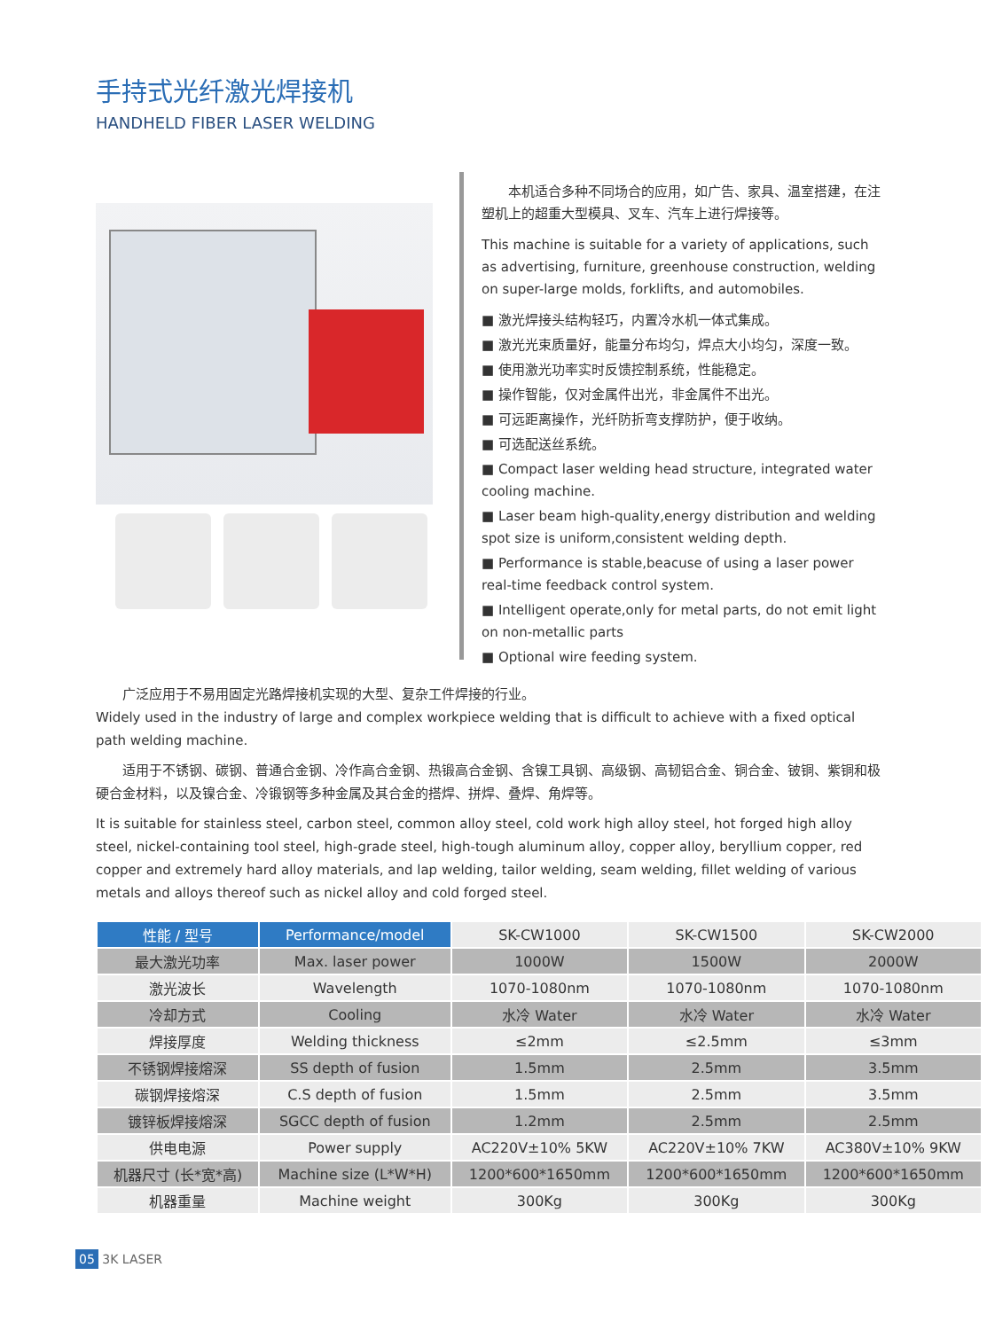手持式光纤激光焊接机
HANDHELD FIBER LASER WELDING
　　本机适合多种不同场合的应用，如广告、家具、温室搭建，在注塑机上的超重大型模具、叉车、汽车上进行焊接等。
This machine is suitable for a variety of applications, such as advertising, furniture, greenhouse construction, welding on super-large molds, forklifts, and automobiles.
■ 激光焊接头结构轻巧，内置冷水机一体式集成。
■ 激光光束质量好，能量分布均匀，焊点大小均匀，深度一致。
■ 使用激光功率实时反馈控制系统，性能稳定。
■ 操作智能，仅对金属件出光，非金属件不出光。
■ 可远距离操作，光纤防折弯支撑防护，便于收纳。
■ 可选配送丝系统。
■ Compact laser welding head structure, integrated water cooling machine.
■ Laser beam high-quality,energy distribution and welding spot size is uniform,consistent welding depth.
■ Performance is stable,beacuse of using a laser power real-time feedback control system.
■ Intelligent operate,only for metal parts, do not emit light on non-metallic parts
■ Optional wire feeding system.
　　广泛应用于不易用固定光路焊接机实现的大型、复杂工件焊接的行业。
Widely used in the industry of large and complex workpiece welding that is difficult to achieve with a fixed optical path welding machine.
　　适用于不锈钢、碳钢、普通合金钢、冷作高合金钢、热锻高合金钢、含镍工具钢、高级钢、高韧铝合金、铜合金、铍铜、紫铜和极硬合金材料，以及镍合金、冷锻钢等多种金属及其合金的搭焊、拼焊、叠焊、角焊等。
It is suitable for stainless steel, carbon steel, common alloy steel, cold work high alloy steel, hot forged high alloy steel, nickel-containing tool steel, high-grade steel, high-tough aluminum alloy, copper alloy, beryllium copper, red copper and extremely hard alloy materials, and lap welding, tailor welding, seam welding, fillet welding of various metals and alloys thereof such as nickel alloy and cold forged steel.
| 性能 / 型号 | Performance/model | SK-CW1000 | SK-CW1500 | SK-CW2000 |
| --- | --- | --- | --- | --- |
| 最大激光功率 | Max. laser power | 1000W | 1500W | 2000W |
| 激光波长 | Wavelength | 1070-1080nm | 1070-1080nm | 1070-1080nm |
| 冷却方式 | Cooling | 水冷 Water | 水冷 Water | 水冷 Water |
| 焊接厚度 | Welding thickness | ≤2mm | ≤2.5mm | ≤3mm |
| 不锈钢焊接熔深 | SS depth of fusion | 1.5mm | 2.5mm | 3.5mm |
| 碳钢焊接熔深 | C.S depth of fusion | 1.5mm | 2.5mm | 3.5mm |
| 镀锌板焊接熔深 | SGCC depth of fusion | 1.2mm | 2.5mm | 2.5mm |
| 供电电源 | Power supply | AC220V±10% 5KW | AC220V±10% 7KW | AC380V±10% 9KW |
| 机器尺寸 (长*宽*高) | Machine size (L*W*H) | 1200*600*1650mm | 1200*600*1650mm | 1200*600*1650mm |
| 机器重量 | Machine weight | 300Kg | 300Kg | 300Kg |
05 3K LASER